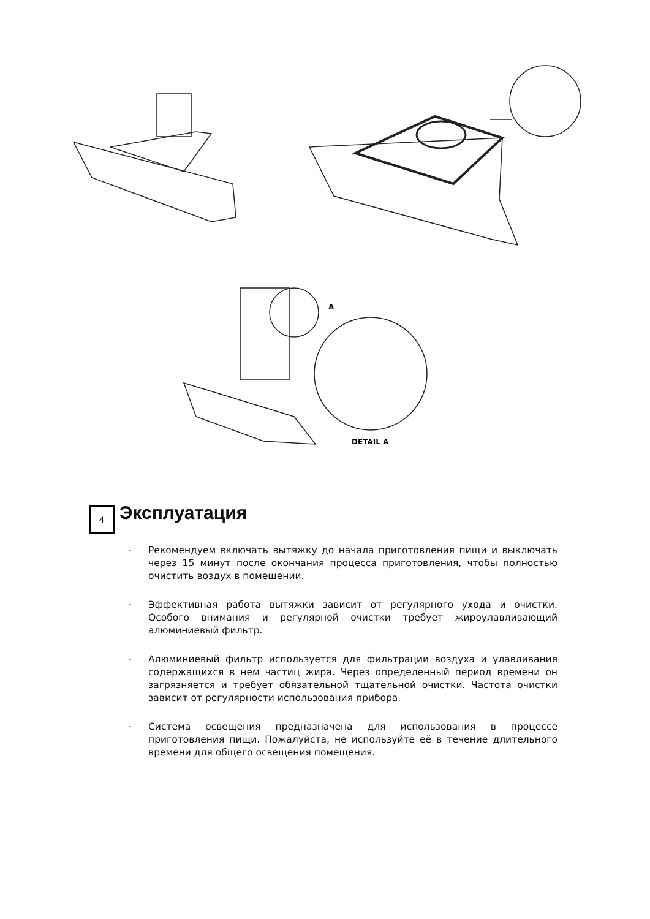DETAIL A
A
4 Эксплуатация
• Рекомендуем включать вытяжку до начала приготовления пищи и выключать через 15 минут после окончания процесса приготовления, чтобы полностью очистить воздух в помещении.
• Эффективная работа вытяжки зависит от регулярного ухода и очистки. Особого внимания и регулярной очистки требует жироулавливающий алюминиевый фильтр.
• Алюминиевый фильтр используется для фильтрации воздуха и улавливания содержащихся в нем частиц жира. Через определенный период времени он загрязняется и требует обязательной тщательной очистки. Частота очистки зависит от регулярности использования прибора.
• Система освещения предназначена для использования в процессе приготовления пищи. Пожалуйста, не используйте её в течение длительного времени для общего освещения помещения.